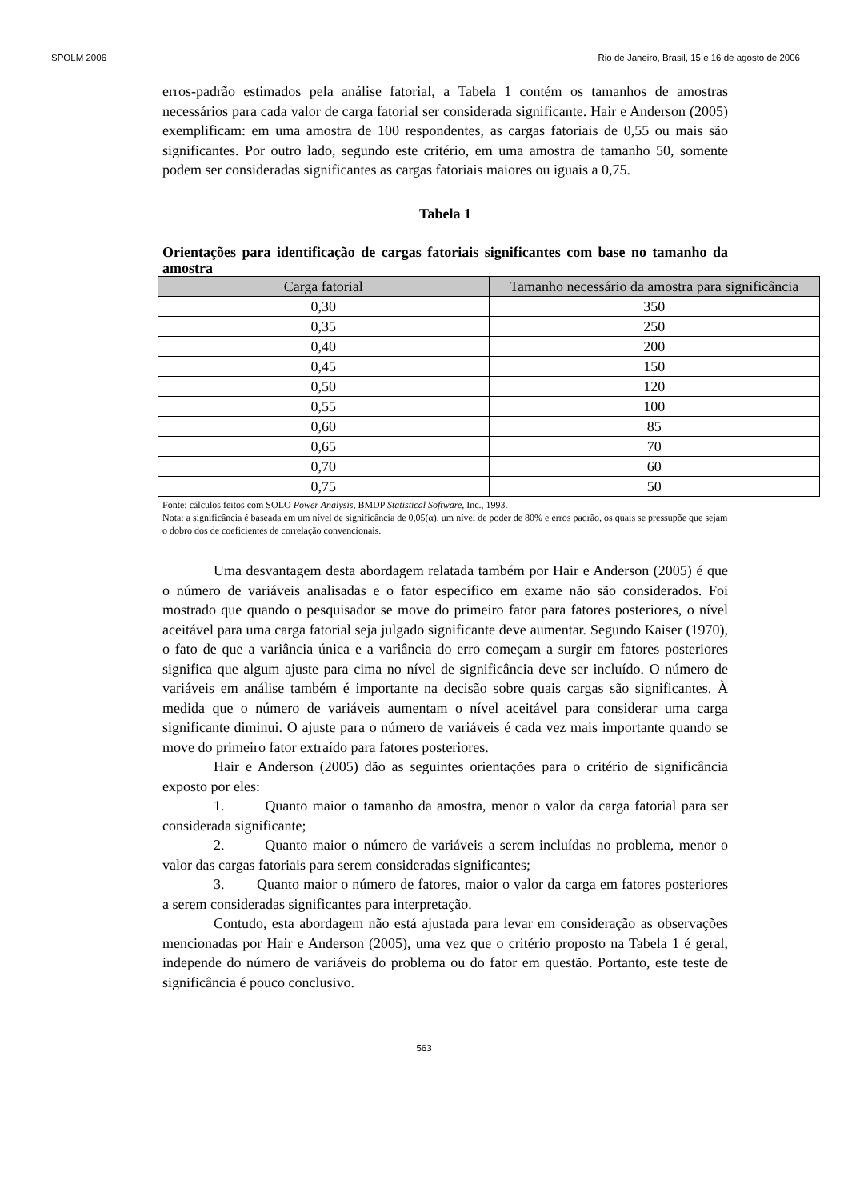SPOLM 2006 Rio de Janeiro, Brasil, 15 e 16 de agosto de 2006
erros-padrão estimados pela análise fatorial, a Tabela 1 contém os tamanhos de amostras necessários para cada valor de carga fatorial ser considerada significante. Hair e Anderson (2005) exemplificam: em uma amostra de 100 respondentes, as cargas fatoriais de 0,55 ou mais são significantes. Por outro lado, segundo este critério, em uma amostra de tamanho 50, somente podem ser consideradas significantes as cargas fatoriais maiores ou iguais a 0,75.
Tabela 1
Orientações para identificação de cargas fatoriais significantes com base no tamanho da amostra
| Carga fatorial | Tamanho necessário da amostra para significância |
| --- | --- |
| 0,30 | 350 |
| 0,35 | 250 |
| 0,40 | 200 |
| 0,45 | 150 |
| 0,50 | 120 |
| 0,55 | 100 |
| 0,60 | 85 |
| 0,65 | 70 |
| 0,70 | 60 |
| 0,75 | 50 |
Fonte: cálculos feitos com SOLO Power Analysis, BMDP Statistical Software, Inc., 1993.
Nota: a significância é baseada em um nível de significância de 0,05(α), um nível de poder de 80% e erros padrão, os quais se pressupõe que sejam o dobro dos de coeficientes de correlação convencionais.
Uma desvantagem desta abordagem relatada também por Hair e Anderson (2005) é que o número de variáveis analisadas e o fator específico em exame não são considerados. Foi mostrado que quando o pesquisador se move do primeiro fator para fatores posteriores, o nível aceitável para uma carga fatorial seja julgado significante deve aumentar. Segundo Kaiser (1970), o fato de que a variância única e a variância do erro começam a surgir em fatores posteriores significa que algum ajuste para cima no nível de significância deve ser incluído. O número de variáveis em análise também é importante na decisão sobre quais cargas são significantes. À medida que o número de variáveis aumentam o nível aceitável para considerar uma carga significante diminui. O ajuste para o número de variáveis é cada vez mais importante quando se move do primeiro fator extraído para fatores posteriores.
Hair e Anderson (2005) dão as seguintes orientações para o critério de significância exposto por eles:
1. Quanto maior o tamanho da amostra, menor o valor da carga fatorial para ser considerada significante;
2. Quanto maior o número de variáveis a serem incluídas no problema, menor o valor das cargas fatoriais para serem consideradas significantes;
3. Quanto maior o número de fatores, maior o valor da carga em fatores posteriores a serem consideradas significantes para interpretação.
Contudo, esta abordagem não está ajustada para levar em consideração as observações mencionadas por Hair e Anderson (2005), uma vez que o critério proposto na Tabela 1 é geral, independe do número de variáveis do problema ou do fator em questão. Portanto, este teste de significância é pouco conclusivo.
563